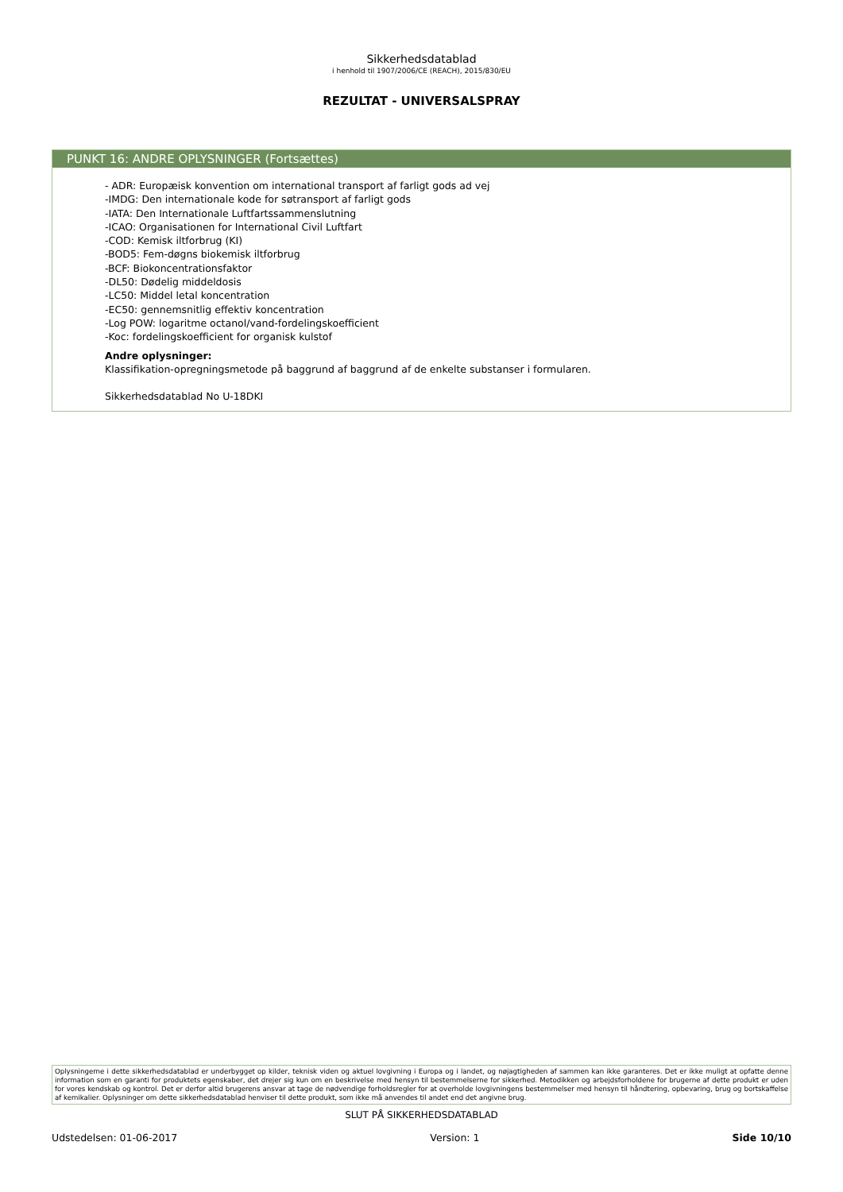Sikkerhedsdatablad
i henhold til 1907/2006/CE (REACH), 2015/830/EU
REZULTAT - UNIVERSALSPRAY
PUNKT 16: ANDRE OPLYSNINGER (Fortsættes)
- ADR: Europæisk konvention om international transport af farligt gods ad vej
-IMDG: Den internationale kode for søtransport af farligt gods
-IATA: Den Internationale Luftfartssammenslutning
-ICAO: Organisationen for International Civil Luftfart
-COD: Kemisk iltforbrug (KI)
-BOD5: Fem-døgns biokemisk iltforbrug
-BCF: Biokoncentrationsfaktor
-DL50: Dødelig middeldosis
-LC50: Middel letal koncentration
-EC50: gennemsnitlig effektiv koncentration
-Log POW: logaritme octanol/vand-fordelingskoefficient
-Koc: fordelingskoefficient for organisk kulstof
Andre oplysninger:
Klassifikation-opregningsmetode på baggrund af baggrund af de enkelte substanser i formularen.
Sikkerhedsdatablad No U-18DKI
Oplysningerne i dette sikkerhedsdatablad er underbygget op kilder, teknisk viden og aktuel lovgivning i Europa og i landet, og nøjagtigheden af sammen kan ikke garanteres. Det er ikke muligt at opfatte denne information som en garanti for produktets egenskaber, det drejer sig kun om en beskrivelse med hensyn til bestemmelserne for sikkerhed. Metodikken og arbejdsforholdene for brugerne af dette produkt er uden for vores kendskab og kontrol. Det er derfor altid brugerens ansvar at tage de nødvendige forholdsregler for at overholde lovgivningens bestemmelser med hensyn til håndtering, opbevaring, brug og bortskaffelse af kemikalier. Oplysninger om dette sikkerhedsdatablad henviser til dette produkt, som ikke må anvendes til andet end det angivne brug.
SLUT PÅ SIKKERHEDSDATABLAD
Udstedelsen: 01-06-2017 Version: 1 Side 10/10